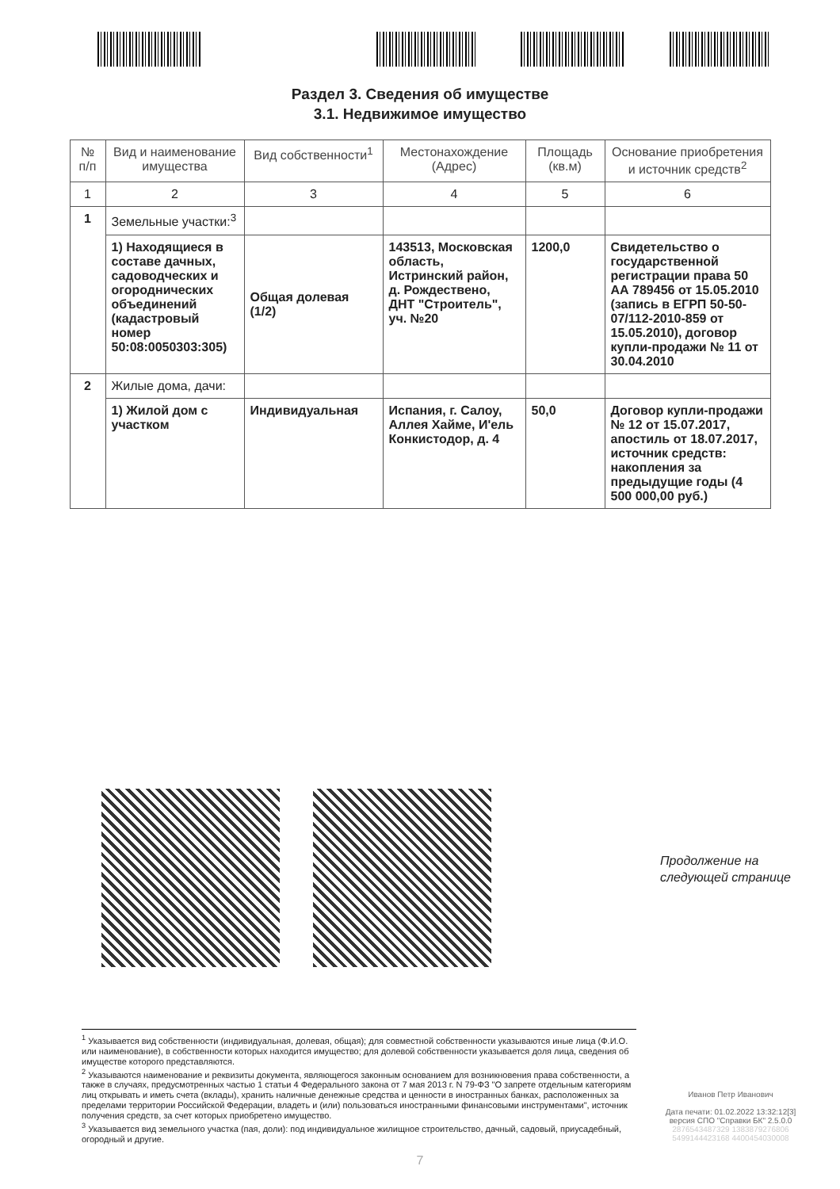Раздел 3. Сведения об имуществе
3.1. Недвижимое имущество
| № п/п | Вид и наименование имущества | Вид собственности<sup>1</sup> | Местонахождение (Адрес) | Площадь (кв.м) | Основание приобретения и источник средств<sup>2</sup> |
| --- | --- | --- | --- | --- | --- |
| 1 | 2 | 3 | 4 | 5 | 6 |
| 1 | Земельные участки:<sup>3</sup> | | | | |
| | 1) Находящиеся в составе дачных, садоводческих и огороднических объединений (кадастровый номер 50:08:0050303:305) | Общая долевая (1/2) | 143513, Московская область, Истринский район, д. Рождествено, ДНТ "Строитель", уч. №20 | 1200,0 | Свидетельство о государственной регистрации права 50 АА 789456 от 15.05.2010 (запись в ЕГРП 50-50-07/112-2010-859 от 15.05.2010), договор купли-продажи № 11 от 30.04.2010 |
| 2 | Жилые дома, дачи: | | | | |
| | 1) Жилой дом с участком | Индивидуальная | Испания, г. Салоу, Аллея Хайме, И'ель Конкистодор, д. 4 | 50,0 | Договор купли-продажи № 12 от 15.07.2017, апостиль от 18.07.2017, источник средств: накопления за предыдущие годы (4 500 000,00 руб.) |
Продолжение на
следующей странице
<sup>1</sup> Указывается вид собственности (индивидуальная, долевая, общая); для совместной собственности указываются иные лица (Ф.И.О. или наименование), в собственности которых находится имущество; для долевой собственности указывается доля лица, сведения об имуществе которого представляются.
<sup>2</sup> Указываются наименование и реквизиты документа, являющегося законным основанием для возникновения права собственности, а также в случаях, предусмотренных частью 1 статьи 4 Федерального закона от 7 мая 2013 г. N 79-ФЗ "О запрете отдельным категориям лиц открывать и иметь счета (вклады), хранить наличные денежные средства и ценности в иностранных банках, расположенных за пределами территории Российской Федерации, владеть и (или) пользоваться иностранными финансовыми инструментами", источник получения средств, за счет которых приобретено имущество.
<sup>3</sup> Указывается вид земельного участка (пая, доли): под индивидуальное жилищное строительство, дачный, садовый, приусадебный, огородный и другие.
Иванов Петр Иванович
Дата печати: 01.02.2022 13:32:12[3]
версия СПО "Справки БК" 2.5.0.0
2876543487329 1383879276806
5499144423168 4400454030008
7